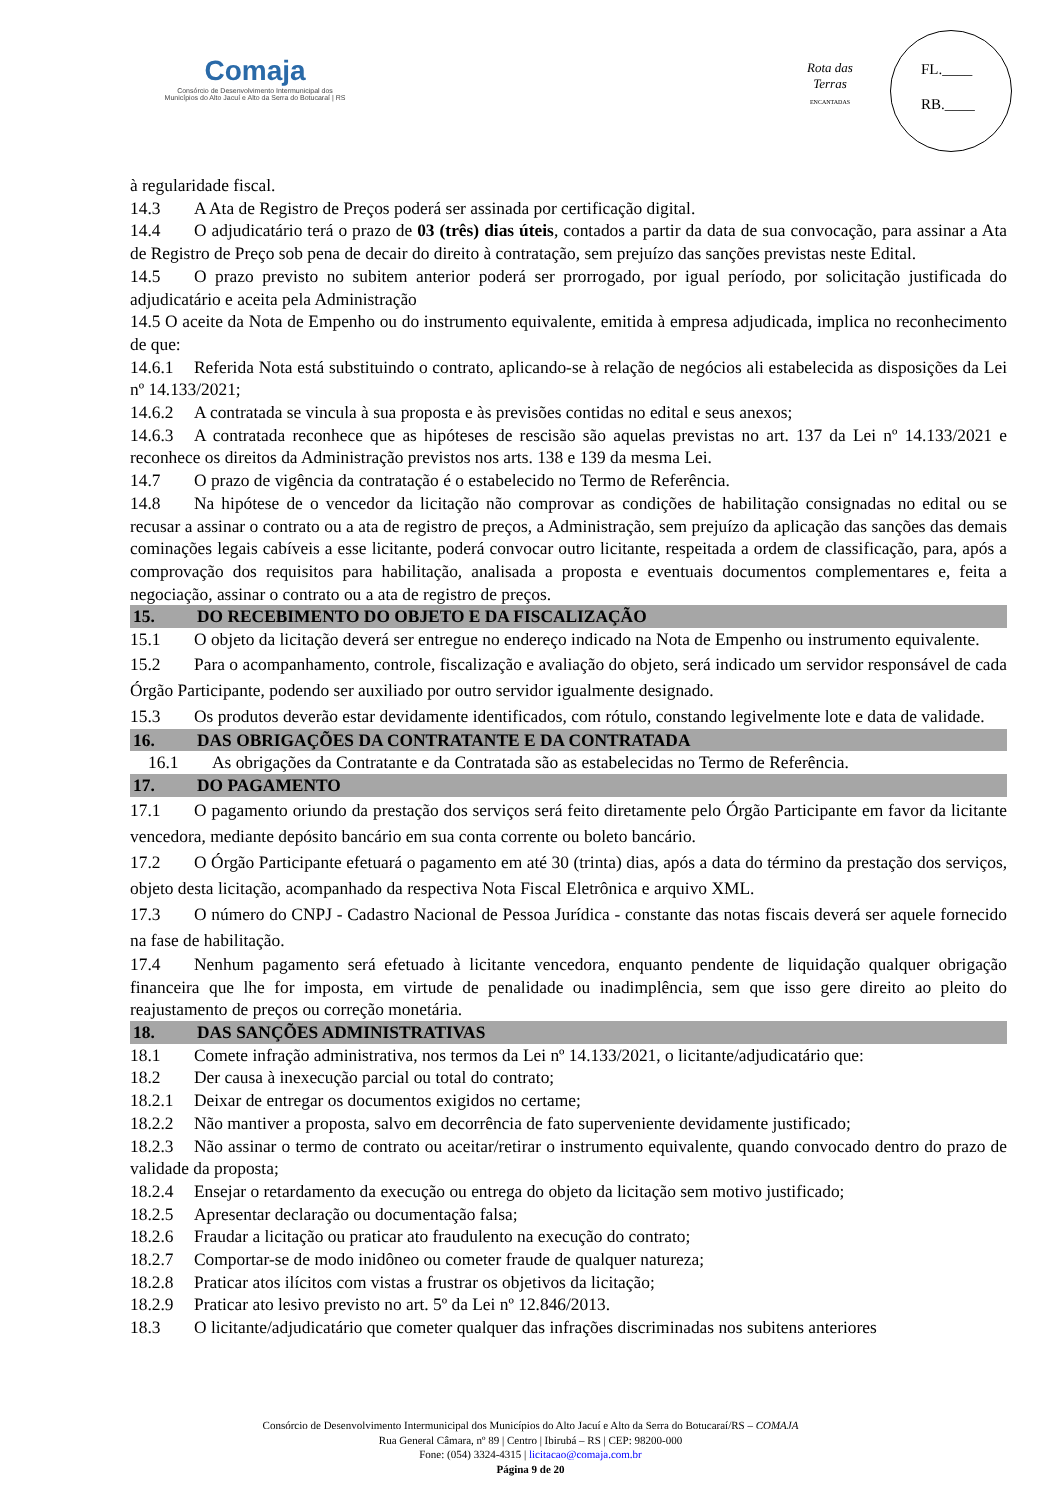Comaja
Consórcio de Desenvolvimento Intermunicipal dos
Municípios do Alto Jacuí e Alto da Serra do Botucaraí | RS
Rota das Terras
ENCANTADAS
FL.____
RB.____
à regularidade fiscal.
14.3 A Ata de Registro de Preços poderá ser assinada por certificação digital.
14.4 O adjudicatário terá o prazo de 03 (três) dias úteis, contados a partir da data de sua convocação, para assinar a Ata de Registro de Preço sob pena de decair do direito à contratação, sem prejuízo das sanções previstas neste Edital.
14.5 O prazo previsto no subitem anterior poderá ser prorrogado, por igual período, por solicitação justificada do adjudicatário e aceita pela Administração
14.5 O aceite da Nota de Empenho ou do instrumento equivalente, emitida à empresa adjudicada, implica no reconhecimento de que:
14.6.1 Referida Nota está substituindo o contrato, aplicando-se à relação de negócios ali estabelecida as disposições da Lei nº 14.133/2021;
14.6.2 A contratada se vincula à sua proposta e às previsões contidas no edital e seus anexos;
14.6.3 A contratada reconhece que as hipóteses de rescisão são aquelas previstas no art. 137 da Lei nº 14.133/2021 e reconhece os direitos da Administração previstos nos arts. 138 e 139 da mesma Lei.
14.7 O prazo de vigência da contratação é o estabelecido no Termo de Referência.
14.8 Na hipótese de o vencedor da licitação não comprovar as condições de habilitação consignadas no edital ou se recusar a assinar o contrato ou a ata de registro de preços, a Administração, sem prejuízo da aplicação das sanções das demais cominações legais cabíveis a esse licitante, poderá convocar outro licitante, respeitada a ordem de classificação, para, após a comprovação dos requisitos para habilitação, analisada a proposta e eventuais documentos complementares e, feita a negociação, assinar o contrato ou a ata de registro de preços.
15. DO RECEBIMENTO DO OBJETO E DA FISCALIZAÇÃO
15.1 O objeto da licitação deverá ser entregue no endereço indicado na Nota de Empenho ou instrumento equivalente.
15.2 Para o acompanhamento, controle, fiscalização e avaliação do objeto, será indicado um servidor responsável de cada Órgão Participante, podendo ser auxiliado por outro servidor igualmente designado.
15.3 Os produtos deverão estar devidamente identificados, com rótulo, constando legivelmente lote e data de validade.
16. DAS OBRIGAÇÕES DA CONTRATANTE E DA CONTRATADA
16.1 As obrigações da Contratante e da Contratada são as estabelecidas no Termo de Referência.
17. DO PAGAMENTO
17.1 O pagamento oriundo da prestação dos serviços será feito diretamente pelo Órgão Participante em favor da licitante vencedora, mediante depósito bancário em sua conta corrente ou boleto bancário.
17.2 O Órgão Participante efetuará o pagamento em até 30 (trinta) dias, após a data do término da prestação dos serviços, objeto desta licitação, acompanhado da respectiva Nota Fiscal Eletrônica e arquivo XML.
17.3 O número do CNPJ - Cadastro Nacional de Pessoa Jurídica - constante das notas fiscais deverá ser aquele fornecido na fase de habilitação.
17.4 Nenhum pagamento será efetuado à licitante vencedora, enquanto pendente de liquidação qualquer obrigação financeira que lhe for imposta, em virtude de penalidade ou inadimplência, sem que isso gere direito ao pleito do reajustamento de preços ou correção monetária.
18. DAS SANÇÕES ADMINISTRATIVAS
18.1 Comete infração administrativa, nos termos da Lei nº 14.133/2021, o licitante/adjudicatário que:
18.2 Der causa à inexecução parcial ou total do contrato;
18.2.1 Deixar de entregar os documentos exigidos no certame;
18.2.2 Não mantiver a proposta, salvo em decorrência de fato superveniente devidamente justificado;
18.2.3 Não assinar o termo de contrato ou aceitar/retirar o instrumento equivalente, quando convocado dentro do prazo de validade da proposta;
18.2.4 Ensejar o retardamento da execução ou entrega do objeto da licitação sem motivo justificado;
18.2.5 Apresentar declaração ou documentação falsa;
18.2.6 Fraudar a licitação ou praticar ato fraudulento na execução do contrato;
18.2.7 Comportar-se de modo inidôneo ou cometer fraude de qualquer natureza;
18.2.8 Praticar atos ilícitos com vistas a frustrar os objetivos da licitação;
18.2.9 Praticar ato lesivo previsto no art. 5º da Lei nº 12.846/2013.
18.3 O licitante/adjudicatário que cometer qualquer das infrações discriminadas nos subitens anteriores
Consórcio de Desenvolvimento Intermunicipal dos Municípios do Alto Jacuí e Alto da Serra do Botucaraí/RS – COMAJA
Rua General Câmara, nº 89 | Centro | Ibirubá – RS | CEP: 98200-000
Fone: (054) 3324-4315 | licitacao@comaja.com.br
Página 9 de 20